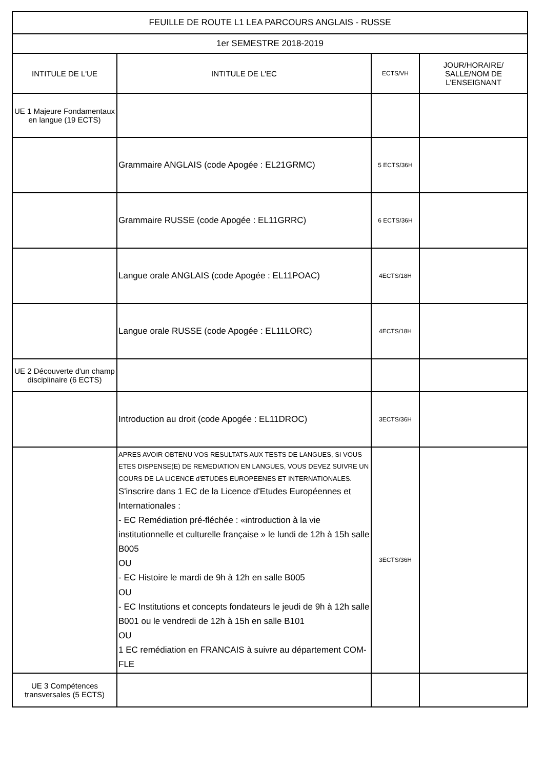| FEUILLE DE ROUTE L1 LEA PARCOURS ANGLAIS - RUSSE | | | |
| --- | --- | --- | --- |
| 1er SEMESTRE 2018-2019 | | | |
| INTITULE DE L'UE | INTITULE DE L'EC | ECTS/VH | JOUR/HORAIRE/ SALLE/NOM DE L'ENSEIGNANT |
| UE 1 Majeure Fondamentaux en langue (19 ECTS) | | | |
| | Grammaire ANGLAIS (code Apogée : EL21GRMC) | 5 ECTS/36H | |
| | Grammaire RUSSE (code Apogée : EL11GRRC) | 6 ECTS/36H | |
| | Langue orale ANGLAIS (code Apogée : EL11POAC) | 4ECTS/18H | |
| | Langue orale RUSSE (code Apogée : EL11LORC) | 4ECTS/18H | |
| UE 2 Découverte d'un champ disciplinaire (6 ECTS) | | | |
| | Introduction au droit (code Apogée : EL11DROC) | 3ECTS/36H | |
| | APRES AVOIR OBTENU VOS RESULTATS AUX TESTS DE LANGUES, SI VOUS ETES DISPENSE(E) DE REMEDIATION EN LANGUES, VOUS DEVEZ SUIVRE UN COURS DE LA LICENCE d'ETUDES EUROPEENES ET INTERNATIONALES. S'inscrire dans 1 EC de la Licence d'Etudes Européennes et Internationales : - EC Remédiation pré-fléchée : «introduction à la vie institutionnelle et culturelle française » le lundi de 12h à 15h salle B005 OU - EC Histoire le mardi de 9h à 12h en salle B005 OU - EC Institutions et concepts fondateurs le jeudi de 9h à 12h salle B001 ou le vendredi de 12h à 15h en salle B101 OU 1 EC remédiation en FRANCAIS à suivre au département COM-FLE | 3ECTS/36H | |
| UE 3 Compétences transversales (5 ECTS) | | | |